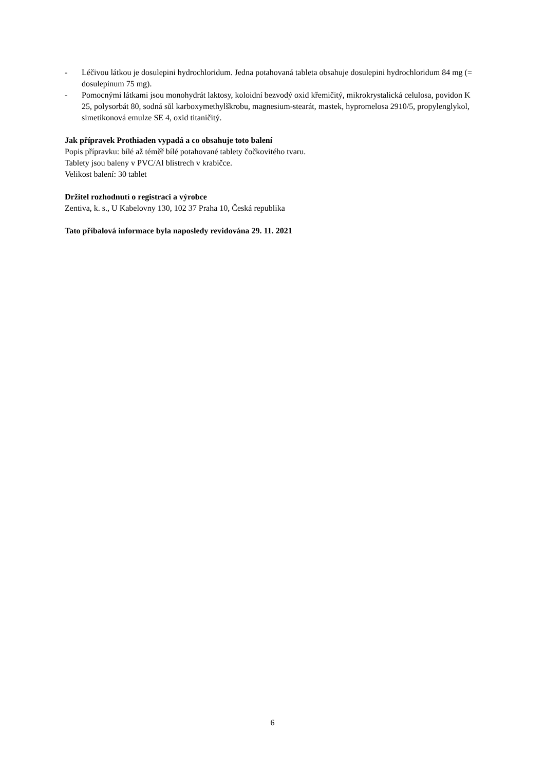- Léčivou látkou je dosulepini hydrochloridum. Jedna potahovaná tableta obsahuje dosulepini hydrochloridum 84 mg (= dosulepinum 75 mg).
- Pomocnými látkami jsou monohydrát laktosy, koloidní bezvodý oxid křemičitý, mikrokrystalická celulosa, povidon K 25, polysorbát 80, sodná sůl karboxymethylškrobu, magnesium-stearát, mastek, hypromelosa 2910/5, propylenglykol, simetikonová emulze SE 4, oxid titaničitý.
Jak přípravek Prothiaden vypadá a co obsahuje toto balení
Popis přípravku: bílé až téměř bílé potahované tablety čočkovitého tvaru.
Tablety jsou baleny v PVC/Al blistrech v krabičce.
Velikost balení: 30 tablet
Držitel rozhodnutí o registraci a výrobce
Zentiva, k. s., U Kabelovny 130, 102 37 Praha 10, Česká republika
Tato příbalová informace byla naposledy revidována 29. 11. 2021
6